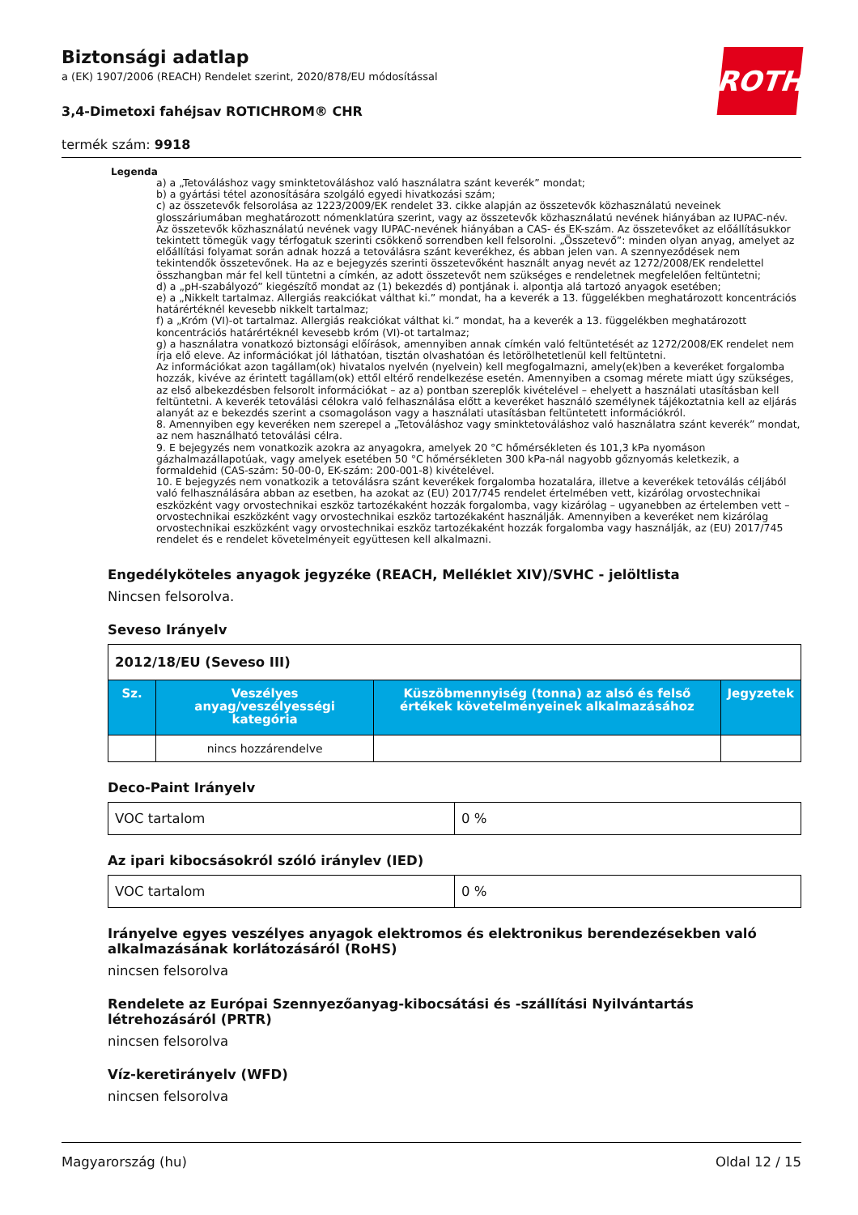ROTH
Biztonsági adatlap
a (EK) 1907/2006 (REACH) Rendelet szerint, 2020/878/EU módosítással
3,4-Dimetoxi fahéjsav ROTICHROM® CHR
termék szám: 9918
Legenda
a) a „Tetováláshoz vagy sminktetováláshoz való használatra szánt keverék” mondat;
b) a gyártási tétel azonosítására szolgáló egyedi hivatkozási szám;
c) az összetevők felsorolása az 1223/2009/EK rendelet 33. cikke alapján az összetevők közhasználatú neveinek glosszáriumában meghatározott nómenklatúra szerint, vagy az összetevők közhasználatú nevének hiányában az IUPAC-név. Az összetevők közhasználatú nevének vagy IUPAC-nevének hiányában a CAS- és EK-szám. Az összetevőket az előállításukkor tekintett tömegük vagy térfogatuk szerinti csökkenő sorrendben kell felsorolni. „Összetevő”: minden olyan anyag, amelyet az előállítási folyamat során adnak hozzá a tetoválásra szánt keverékhez, és abban jelen van. A szennyeződések nem tekintendők összetevőnek. Ha az e bejegyzés szerinti összetevőként használt anyag nevét az 1272/2008/EK rendelettel összhangban már fel kell tüntetni a címkén, az adott összetevőt nem szükséges e rendeletnek megfelelően feltüntetni;
d) a „pH-szabályozó” kiegészítő mondat az (1) bekezdés d) pontjának i. alpontja alá tartozó anyagok esetében;
e) a „Nikkelt tartalmaz. Allergiás reakciókat válthat ki.” mondat, ha a keverék a 13. függelékben meghatározott koncentrációs határértéknél kevesebb nikkelt tartalmaz;
f) a „Króm (VI)-ot tartalmaz. Allergiás reakciókat válthat ki.” mondat, ha a keverék a 13. függelékben meghatározott koncentrációs határértéknél kevesebb króm (VI)-ot tartalmaz;
g) a használatra vonatkozó biztonsági előírások, amennyiben annak címkén való feltüntetését az 1272/2008/EK rendelet nem írja elő eleve. Az információkat jól láthatóan, tisztán olvashatóan és letörölhetetlenül kell feltüntetni.
Az információkat azon tagállam(ok) hivatalos nyelvén (nyelvein) kell megfogalmazni, amely(ek)ben a keveréket forgalomba hozzák, kivéve az érintett tagállam(ok) ettől eltérő rendelkezése esetén. Amennyiben a csomag mérete miatt úgy szükséges, az első albekezdésben felsorolt információkat – az a) pontban szereplők kivételével – ehelyett a használati utasításban kell feltüntetni. A keverék tetoválási célokra való felhasználása előtt a keveréket használó személynek tájékoztatnia kell az eljárás alanyát az e bekezdés szerint a csomagoláson vagy a használati utasításban feltüntetett információkról.
8. Amennyiben egy keveréken nem szerepel a „Tetováláshoz vagy sminktetováláshoz való használatra szánt keverék” mondat, az nem használható tetoválási célra.
9. E bejegyzés nem vonatkozik azokra az anyagokra, amelyek 20 °C hőmérsékleten és 101,3 kPa nyomáson gázhalmazállapotúak, vagy amelyek esetében 50 °C hőmérsékleten 300 kPa-nál nagyobb gőznyomás keletkezik, a formaldehid (CAS-szám: 50-00-0, EK-szám: 200-001-8) kivételével.
10. E bejegyzés nem vonatkozik a tetoválásra szánt keverékek forgalomba hozatalára, illetve a keverékek tetoválás céljából való felhasználására abban az esetben, ha azokat az (EU) 2017/745 rendelet értelmében vett, kizárólag orvostechnikai eszközként vagy orvostechnikai eszköz tartozékaként hozzák forgalomba, vagy kizárólag – ugyanebben az értelemben vett – orvostechnikai eszközként vagy orvostechnikai eszköz tartozékaként használják. Amennyiben a keveréket nem kizárólag orvostechnikai eszközként vagy orvostechnikai eszköz tartozékaként hozzák forgalomba vagy használják, az (EU) 2017/745 rendelet és e rendelet követelményeit együttesen kell alkalmazni.
Engedélyköteles anyagok jegyzéke (REACH, Melléklet XIV)/SVHC - jelöltlista
Nincsen felsorolva.
Seveso Irányelv
| 2012/18/EU (Seveso III) | | | |
| Sz. | Veszélyes anyag/veszélyességi kategória | Küszöbmennyiség (tonna) az alsó és felső értékek követelményeinek alkalmazásához | Jegyzetek |
| | nincs hozzárendelve | | |
Deco-Paint Irányelv
| VOC tartalom | 0 % |
Az ipari kibocsásokról szóló iránylev (IED)
| VOC tartalom | 0 % |
Irányelve egyes veszélyes anyagok elektromos és elektronikus berendezésekben való alkalmazásának korlátozásáról (RoHS)
nincsen felsorolva
Rendelete az Európai Szennyezőanyag-kibocsátási és -szállítási Nyilvántartás létrehozásáról (PRTR)
nincsen felsorolva
Víz-keretirányelv (WFD)
nincsen felsorolva
Magyarország (hu) Oldal 12 / 15